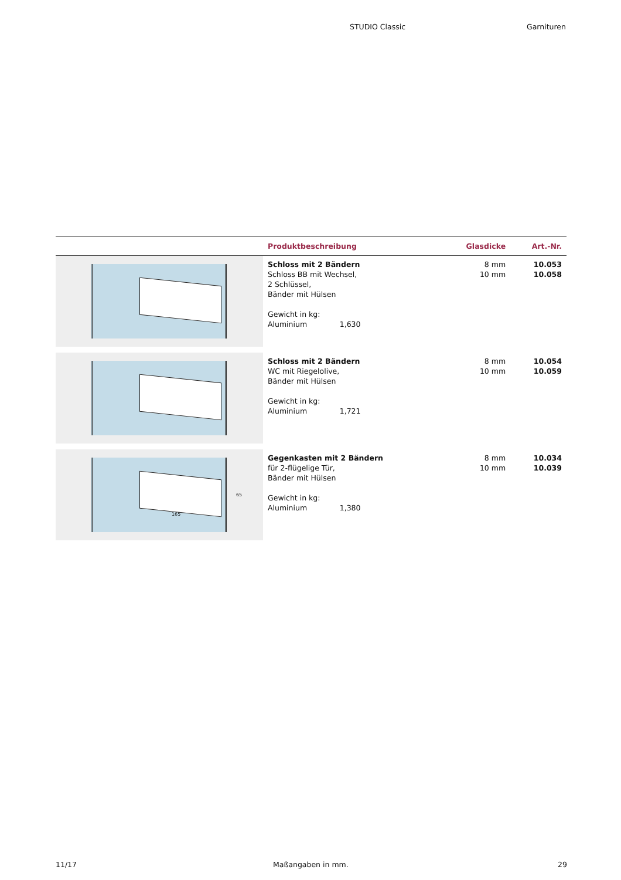STUDIO Classic Garnituren
| | Produktbeschreibung | Glasdicke | Art.-Nr. |
| --- | --- | --- | --- |
| | Schloss mit 2 Bändern Schloss BB mit Wechsel, 2 Schlüssel, Bänder mit Hülsen Gewicht in kg: Aluminium 1,630 | 8 mm 10 mm | 10.053 10.058 |
| | Schloss mit 2 Bändern WC mit Riegelolive, Bänder mit Hülsen Gewicht in kg: Aluminium 1,721 | 8 mm 10 mm | 10.054 10.059 |
| 165 65 | Gegenkasten mit 2 Bändern für 2-flügelige Tür, Bänder mit Hülsen Gewicht in kg: Aluminium 1,380 | 8 mm 10 mm | 10.034 10.039 |
11/17 Maßangaben in mm. 29